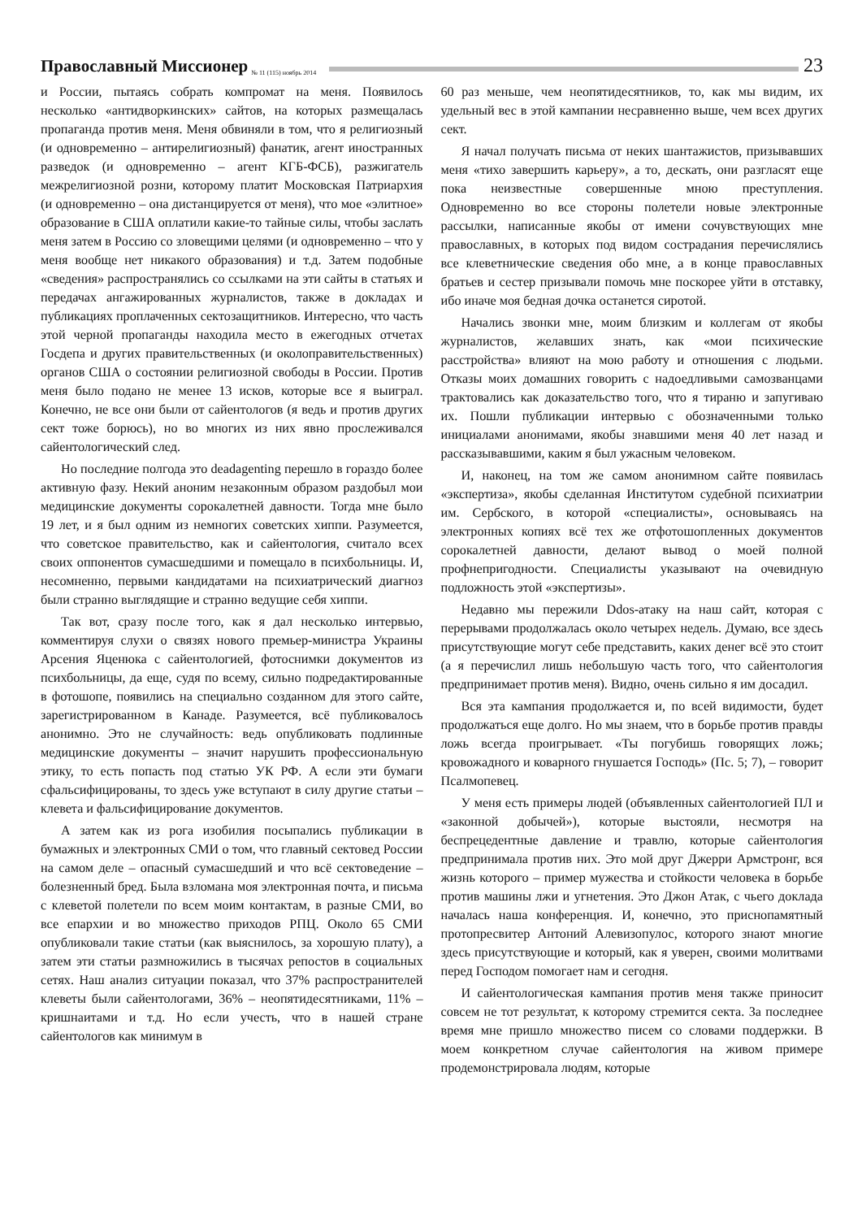Православный Миссионер № 11 (115) ноябрь 2014 23
и России, пытаясь собрать компромат на меня. Появилось несколько «антидворкинских» сайтов, на которых размещалась пропаганда против меня. Меня обвиняли в том, что я религиозный (и одновременно – антирелигиозный) фанатик, агент иностранных разведок (и одновременно – агент КГБ-ФСБ), разжигатель межрелигиозной розни, которому платит Московская Патриархия (и одновременно – она дистанцируется от меня), что мое «элитное» образование в США оплатили какие-то тайные силы, чтобы заслать меня затем в Россию со зловещими целями (и одновременно – что у меня вообще нет никакого образования) и т.д. Затем подобные «сведения» распространялись со ссылками на эти сайты в статьях и передачах ангажированных журналистов, также в докладах и публикациях проплаченных сектозащитников. Интересно, что часть этой черной пропаганды находила место в ежегодных отчетах Госдепа и других правительственных (и околоправительственных) органов США о состоянии религиозной свободы в России. Против меня было подано не менее 13 исков, которые все я выиграл. Конечно, не все они были от сайентологов (я ведь и против других сект тоже борюсь), но во многих из них явно прослеживался сайентологический след.
Но последние полгода это deadagenting перешло в гораздо более активную фазу. Некий аноним незаконным образом раздобыл мои медицинские документы сорокалетней давности. Тогда мне было 19 лет, и я был одним из немногих советских хиппи. Разумеется, что советское правительство, как и сайентология, считало всех своих оппонентов сумасшедшими и помещало в психбольницы. И, несомненно, первыми кандидатами на психиатрический диагноз были странно выглядящие и странно ведущие себя хиппи.
Так вот, сразу после того, как я дал несколько интервью, комментируя слухи о связях нового премьер-министра Украины Арсения Яценюка с сайентологией, фотоснимки документов из психбольницы, да еще, судя по всему, сильно подредактированные в фотошопе, появились на специально созданном для этого сайте, зарегистрированном в Канаде. Разумеется, всё публиковалось анонимно. Это не случайность: ведь опубликовать подлинные медицинские документы – значит нарушить профессиональную этику, то есть попасть под статью УК РФ. А если эти бумаги сфальсифицированы, то здесь уже вступают в силу другие статьи – клевета и фальсифицирование документов.
А затем как из рога изобилия посыпались публикации в бумажных и электронных СМИ о том, что главный сектовед России на самом деле – опасный сумасшедший и что всё сектоведение – болезненный бред. Была взломана моя электронная почта, и письма с клеветой полетели по всем моим контактам, в разные СМИ, во все епархии и во множество приходов РПЦ. Около 65 СМИ опубликовали такие статьи (как выяснилось, за хорошую плату), а затем эти статьи размножились в тысячах репостов в социальных сетях. Наш анализ ситуации показал, что 37% распространителей клеветы были сайентологами, 36% – неопятидесятниками, 11% – кришнаитами и т.д. Но если учесть, что в нашей стране сайентологов как минимум в
60 раз меньше, чем неопятидесятников, то, как мы видим, их удельный вес в этой кампании несравненно выше, чем всех других сект.
Я начал получать письма от неких шантажистов, призывавших меня «тихо завершить карьеру», а то, дескать, они разгласят еще пока неизвестные совершенные мною преступления. Одновременно во все стороны полетели новые электронные рассылки, написанные якобы от имени сочувствующих мне православных, в которых под видом сострадания перечислялись все клеветнические сведения обо мне, а в конце православных братьев и сестер призывали помочь мне поскорее уйти в отставку, ибо иначе моя бедная дочка останется сиротой.
Начались звонки мне, моим близким и коллегам от якобы журналистов, желавших знать, как «мои психические расстройства» влияют на мою работу и отношения с людьми. Отказы моих домашних говорить с надоедливыми самозванцами трактовались как доказательство того, что я тираню и запугиваю их. Пошли публикации интервью с обозначенными только инициалами анонимами, якобы знавшими меня 40 лет назад и рассказывавшими, каким я был ужасным человеком.
И, наконец, на том же самом анонимном сайте появилась «экспертиза», якобы сделанная Институтом судебной психиатрии им. Сербского, в которой «специалисты», основываясь на электронных копиях всё тех же отфотошопленных документов сорокалетней давности, делают вывод о моей полной профнепригодности. Специалисты указывают на очевидную подложность этой «экспертизы».
Недавно мы пережили Ddos-атаку на наш сайт, которая с перерывами продолжалась около четырех недель. Думаю, все здесь присутствующие могут себе представить, каких денег всё это стоит (а я перечислил лишь небольшую часть того, что сайентология предпринимает против меня). Видно, очень сильно я им досадил.
Вся эта кампания продолжается и, по всей видимости, будет продолжаться еще долго. Но мы знаем, что в борьбе против правды ложь всегда проигрывает. «Ты погубишь говорящих ложь; кровожадного и коварного гнушается Господь» (Пс. 5; 7), – говорит Псалмопевец.
У меня есть примеры людей (объявленных сайентологией ПЛ и «законной добычей»), которые выстояли, несмотря на беспрецедентные давление и травлю, которые сайентология предпринимала против них. Это мой друг Джерри Армстронг, вся жизнь которого – пример мужества и стойкости человека в борьбе против машины лжи и угнетения. Это Джон Атак, с чьего доклада началась наша конференция. И, конечно, это приснопамятный протопресвитер Антоний Алевизопулос, которого знают многие здесь присутствующие и который, как я уверен, своими молитвами перед Господом помогает нам и сегодня.
И сайентологическая кампания против меня также приносит совсем не тот результат, к которому стремится секта. За последнее время мне пришло множество писем со словами поддержки. В моем конкретном случае сайентология на живом примере продемонстрировала людям, которые